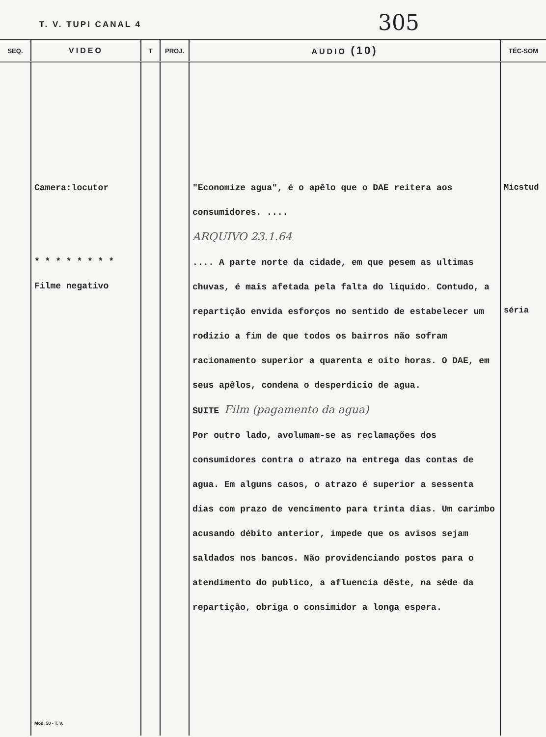T. V. TUPI CANAL 4 305
| SEQ. | VIDEO | T | PROJ. | AUDIO (10) | TÉC-SOM |
| --- | --- | --- | --- | --- | --- |
| | Camera:locutor * * * * * * * * Filme negativo Mod. 50 - T. V. | | | "Economize agua", é o apêlo que o DAE reitera aos consumidores. .... ARQUIVO 23.1.64 .... A parte norte da cidade, em que pesem as ultimas chuvas, é mais afetada pela falta do liquido. Contudo, a repartição envida esforços no sentido de estabelecer um rodizio a fim de que todos os bairros não sofram racionamento superior a quarenta e oito horas. O DAE, em seus apêlos, condena o desperdicio de agua. SUITE Film (pagamento da agua) Por outro lado, avolumam-se as reclamações dos consumidores contra o atrazo na entrega das contas de agua. Em alguns casos, o atrazo é superior a sessenta dias com prazo de vencimento para trinta dias. Um carimbo acusando débito anterior, impede que os avisos sejam saldados nos bancos. Não providenciando postos para o atendimento do publico, a afluencia dêste, na séde da repartição, obriga o consimidor a longa espera. | Micstud séria |